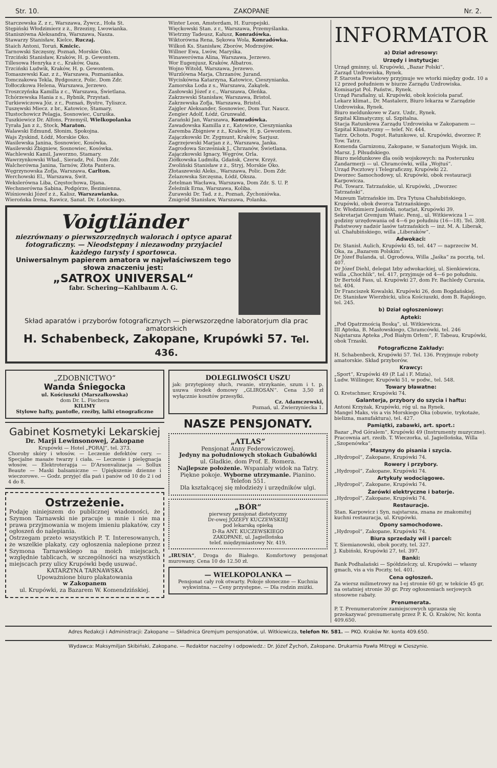Str. 10. ZAKOPANE Nr. 2.
Starczewska Z. z r., Warszawa, Żywcz., Hoła St.
Stępiński Włodzimierz z ż., Brzeziny, Lwowianka.
Staniszówna Aleksandra, Warszawa, Nasza.
Stawarzy Stanisław, Kielce, Ruczaj.
Staich Antoni, Toruń, Kmicic.
Tarnowski Szczęsny, Poznań, Morskie Oko.
Trzciński Stanisław, Kraków, H. p. Gewontem.
Tillesowa Henryka z c., Kraków, Oaza.
Trzciński Ludwik, Kraków, H. p. Gewontem.
Tomaszewski Kaz. z ż., Warszawa, Poznanianka.
Tomczakowa Tekla, Bydgoszcz, Polic. Dom Zdr.
Tołłoczkowa Helena, Warszawa, Jerzewo.
Troszczyńska Kamilla z c., Warszawa, Świetlana.
Tchórzewska Hania z s., Rybnik, Przystań.
Turkiewiczowa Józ. z r., Poznań, Bystre, Tyliszcz.
Tuszęwski Miecz. z br., Katowice, Stamary.
Tłustochowicz Pelagja, Sosnowiec, Curuśka.
Tuszkiewicz Dr. Alfons, Przemyśl, Wielkopolanka
Tyrała Jan z ż., Stock, Maraton.
Walawski Edmund, Słonim, Spokojna.
Wajs Zyskind, Łódź, Morskie Oko.
Wasilewska Janina, Sosnowiec, Kosówka.
Wasilewski Zbigniew, Sosnowiec, Kosówka.
Wachlewski Kamil, Jaworzno, Stamary.
Wawrzynkowski Wład., Sieradz, Pol. Dom Zdr.
Walcherówna Janina, Tarnów, Złota Pantera.
Węgrzynowska Zofja, Warszawa, Carlton.
Werchowski El., Warszawa, Świt.
Wekslerówna Liba, Częstochowa, Djana.
Wechsnerówna Sabina, Podgórze, Bezimienna.
Wiśniowski Józef z ż., Kalisz, Warszawianka.
Wierońska Irena, Rawicz, Sanat. Dr. Łotockiego.
Winter Leon, Amsterdam, H. Europejski.
Więckowski Stan. z r., Warszawa, Przemyślanka.
Wietrzny Tadeusz, Kałusz, Konradówka.
Wiktorówna Rena, Sękowa Wola, Konradówka.
Wilkoń Ks. Stanisław, Zborów, Modrzejów.
Willner Ewa, Lwów, Maryśka.
Winawerówna Alina, Warszawa, Jerzewo.
Wor Eugenjusz, Kraków, Albatros.
Wojno Witold, Warszawa, Jerzewo.
Wurzlówna Marja, Chrzanów, Jurand.
Wyciskówna Katarzyna, Katowice, Cieszynianka.
Zamorska Loda z s., Warszawa, Zakątek.
Zasłowski Józef z c., Warszawa, Oleńka.
Zakrzewski Stanisław, Warszawa, Bristol.
Zakrzewska Zofja, Warszawa, Bristol.
Zajgler Aleksander, Sosnowiec, Dom Tur. Naucz.
Zengier Adolf, Łódź, Grunwald.
Zarański Jan, Warszawa, Konradówka.
Zawadowska Kamilla z r., Katowice, Cieszynianka
Zaremba Zbigniew z ż., Kraków, H. p. Gewontem.
Zajączkowski Dr. Zygmunt, Kraków, Sarjusz.
Zagrzejewski Marjan z ż., Warszawa, Janka.
Zagrodowa Szcześniak J., Chrzanów, Świetlana.
Zajączkowski Ignacy, Węgrów, Orla.
Ziółkowska Ludmiła, Gdańsk, Czerw. Krzyż.
Zwoliński Stanisław z ż., Stryj, Morskie Oko.
Złotaszewski Aleks., Warszawa, Polic. Dom Zdr.
Żelazowska Szczęsna, Łódź, Oksza.
Żetelman Wacława, Warszawa, Dom Zdr. S. U. P.
Żeleźnik Erna, Warszawa, Koliba.
Żurawski Dr. Tad. z ż., Poznań, Żychoniówka.
Żmigród Stanisław, Warszawa, Polanka.
Voigtländer
niezrównany o pierwszorzędnych walorach i optyce aparat fotograficzny. — Nieodstępny i niezawodny przyjaciel każdego turysty i sportowca.
Uniwersalnym papierem amatora w najwłaściwszem tego słowa znaczeniu jest:
„SATROX UNIVERSAL“
fabr. Schering—Kahlbaum A. G.
Skład aparatów i przyborów fotograficznych — pierwszorzędne laboratorjum dla prac amatorskich
H. Schabenbeck, Zakopane, Krupówki 57. Tel. 436.
„ZDOBNICTWO“
Wanda Śniegocka
ul. Kościuszki (Marszałkowska)
dom Dr. L. Fischera
KILIMY
Stylowe hafty, pantofle, rzeźby, lalki etnograficzne
Gabinet Kosmetyki Lekarskiej
Dr. Marji Lewinsonowej, Zakopane
Krupówki — Hotel „PORAJ“, tel. 373.
Choroby skóry i włosów. — Leczenie defektów cery. — Specjalne masaże twarzy i ciała. — Leczenie i pielęgnacja włosów. — Elektroterapja — D'Arsonvalizacja — Sollux Beaute — Maski balsamiczne — Upiększenie dzienne i wieczorowe. — Godz. przyjęć dla pań i panów od 10 do 2 i od 4 do 8.
Ostrzeżenie.
Podaję niniejszem do publicznej wiadomości, że Szymon Tarnawski nie pracuje u mnie i nie ma prawa przyjmowania w mojem imieniu plakatów, czy ogłoszeń do nalepiania.
Ostrzegam przeto wszystkich P. T. Interesowanych, że wszelkie plakaty, czy ogłoszenia nalepione przez Szymona Tarnawskiego na moich miejscach, względnie tablicach, w szczególności na wszystkich miejscach przy ulicy Krupówki będę usuwać.
KATARZYNA TARNAWSKA
Upoważnione biuro plakatowania
w Zakopanem
ul. Krupówki, za Bazarem W. Komendzińskiej.
DOLEGLIWOŚCI USZU
jak: przytępiony słuch, rwanie, strzykanie, szum i t. p. usuwa środek domowy „GLIROSAN“. Cena 3,50 zł wyłącznie kosztów przesyłki.
Cz. Adamczewski,
Poznań, ul. Zwierzyniecka 1.
NASZE PENSJONATY.
„ATLAS“
Pensjonat Anny Federowiczowej.
Jedyny na południowych stokach Gubałówki
ul. Gładkie, dom Prof. E. Romera.
Najlepsze położenie. Wspaniały widok na Tatry. Piękne pokoje. Wyborne utrzymanie. Pianino. Telefon 551.
Dla kształcącej się młodzieży i urzędników ulgi.
„BÓR“
pierwszy pensjonat dietetyczny
Dr-owej JÓZEFY KUCZEWSKIEJ
pod lekarską opieką
D-Ra ANT. KUCZEWSKIEGO
ZAKOPANE, ul. Jagiellońska
telef. międzymiastowy Nr. 419.
„IRUSIA“, Droga do Białego. Komfortowy pensjonat murowany. Cena 10 do 12.50 zł.
— WIELKOPOLANKA —
Pensjonat cały rok otwarty. Pokoje słoneczne — Kuchnia wykwintna. — Ceny przystępne. — Dla rodzin zniżki.
INFORMATOR
a) Dział adresowy:
Urzędy i instytucje:
Urząd gminny, ul. Krupówki, „Bazar Polski“.
Zarząd Uzdrowiska, Rynek.
P. Starosta Powiatowy przyjmuje we wtorki między godz. 10 a 12 przed południem w biurze Zarządu Uzdrowiska.
Komisarjat Pol. Państw., Rynek.
Urząd Parafialny, ul. Krupówki, obok kościoła paraf.
Lekarz klimat., Dr. Mastalerz, Biuro lekarza w Zarządzie Uzdrowiska, Rynek.
Biuro meldunkowe w Zarz. Uzdr., Rynek.
Szpital Klimatyczny, ul. Szpitalna.
Stacja Ratunkowa Zarządu Uzdrowiska w Zakopanem — Szpital Klimatyczny — telef. Nr. 444.
Tatrz. Ochotn. Pogot. Ratunkowe, ul. Krupówki, dworzec P. Tow. Tatrz.
Komenda Garnizonu, Zakopane, w Sanatorjum Wojsk. im. Marsz. J. Piłsudskiego.
Biuro meldunkowe dla osób wojskowych: na Posterunku Żandarmerji — ul. Chramcówki, willa „Wojtuś“.
Urząd Pocztowy i Telegraficzny, Krupówki 22.
Dworzec Samochodowy, ul. Krupówki, obok restauracji Karpowicza.
Pol. Towarz. Tatrzańskie, ul. Krupówki, „Dworzec Tatrzański“.
Muzeum Tatrzańskie im. Dra Tytusa Chałubińskiego, Krupówki, obok dworca Tatrzańskiego.
Dr. Włodzimierz Jasiński, notarjat, Krupówki 39.
Sekretarjat Gremjum Właśc. Pensj., ul. Witkiewicza 1 — godziny urzędowania od 4—6 po południu (16—18). Tel. 308.
Państwowy nadzór lasów tatrzańskich — inż. M. A. Liberak, ul. Chałubińskiego, willa „Liberaków“.
Adwokaci:
Dr. Stanisł. Aulich, Krupówki 45, tel. 447 — naprzeciw M. Oka, za „Bazarem Polskim“.
Dr Józef Bulanda, ul. Ogrodowa, Willa „Jaśka“ za pocztą, tel. 407.
Dr Józef Diehl, delegat Izby adwokackiej, ul. Sienkiewicza, willa „Chochlik“, tel. 417, przyjmuje od 4—6 po południu.
Dr Bertold Fass, ul. Krupówki 27, dom Fr. Bachledy Curusia, tel. 404.
Dr Franciszek Kowalski, Krupówki 26, dom Bogdańskiej.
Dr. Stanisław Wierzbicki, ulica Kościuszki, dom B. Rajskiego, tel. 245.
b) Dział ogłoszeniowy:
Apteki:
„Pod Opatrznością Boską“, ul. Witkiewicza.
III Apteka, B. Masłowskiego, Chramcówki, tel. 246
Najstarsza Apteka „Pod Białym Orłem“, F. Tabeau, Krupówki, obok Trzaski.
Fotograficzne Zakłady:
H. Schabenbeck, Krupówki 57. Tel. 136. Przyjmuje roboty amatorskie. Skład przyborów.
Krawcy:
„Sport“, Krupówki 49 (P. Lal i F. Mizia).
Ludw. Willinger, Krupówki 51, w podw., tel. 548.
Towary bławatne:
O. Kretschmer, Krupówki 74.
Galanterja, przybory do szycia i haftu:
Antoni Krzyżak, Krupówki, róg ul. na Rynek.
Mangel Maks, vis a vis Morskiego Oka (obuwie, trykotaże, bielizna, manufaktura), tel. 427.
Pamiątki, zabawki, art. sport.:
Bazar „Pod Góralem“, Krupówki 49 (Instrumenty muzyczne).
Pracownia art. rzeźb. T. Wieczorka, ul. Jagiellońska, Willa „Szopenówka“.
Maszyny do pisania i szycia.
„Hydropol“, Zakopane, Krupówki 74.
Rowery i przybory.
„Hydropol“, Zakopane, Krupówki 74.
Artykuły wodociągowe.
„Hydropol“, Zakopane, Krupówki 74.
Żarówki elektryczne i baterje.
„Hydropol“, Zakopane, Krupówki 74.
Restauracje.
Stan. Karpowicz i Syn, najstarsza, znana ze znakomitej kuchni restauracja, ul. Krupówki.
Opony samochodowe.
„Hydropol“, Zakopane, Krupówki 74.
Biura sprzedaży wil i parcel:
T. Siemianowski, obok poczty, tel. 327.
J. Kubiński, Krupówki 27, tel. 397.
Banki:
Bank Podhalański — Spółdzielczy, ul. Krupówki — własny gmach, vis a vis Poczty, tel. 401.
Cena ogłoszeń.
Za wiersz milimetrowy na I-ej stronie 60 gr, w tekście 45 gr, na ostatniej stronie 30 gr. Przy ogłoszeniach serjowych stosowne rabaty.
Prenumerata.
P. T. Prenumeratorów zamiejscowych uprasza się przekazywać prenumeratę przez P. K. O. Kraków, Nr. konta 409.650.
Adres Redakcji i Administracji: Zakopane — Składnica Gremjum pensjonatów, ul. Witkiewicza, telefon Nr. 581. — PKO. Kraków Nr. konta 409.650.
Wydawca: Maksymiljan Skibiński, Zakopane. — Redaktor naczelny i odpowiedz.: Dr. Józef Żychoń, Zakopane. Drukarnia Pawła Mitręgi w Cieszynie.